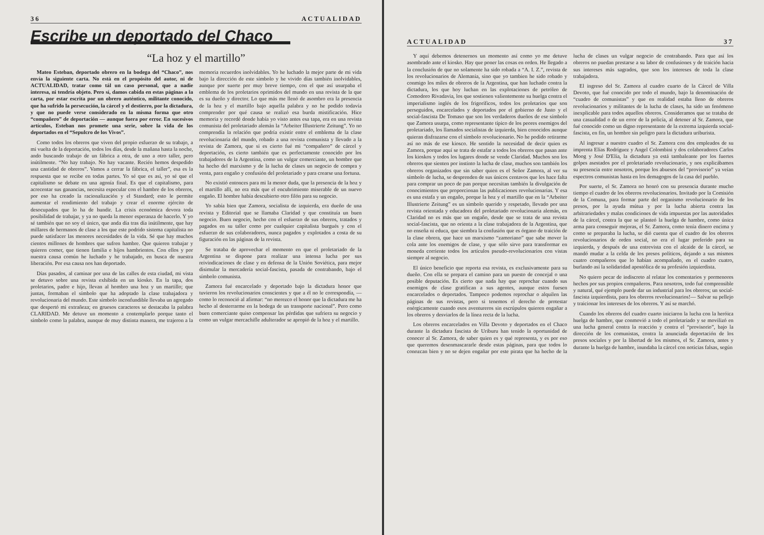36 ACTUALIDAD
Escribe un deportado del Chaco
“La hoz y el martillo”
Mateo Esteban, deportado obrero en la bodega del “Chaco”, nos envía la siguiente carta. No está en el propósito del autor, ni de ACTUALIDAD, tratar como tál un caso personal, que a nadie interesa, ni tendría objeto. Pero sí, damos cabida en estas páginas a la carta, por estar escrita por un obrero auténtico, militante conocido, que ha sufrido la persecución, la cárcel y el destierro, por la dictadura, y que no puede verse considerado en la misma forma que otro “compañero” de deportación — aunque fuera por error. En sucesivos artículos, Esteban nos promete una serie, sobre la vida de los deportados en el “Sepulcro de los Vivos”.
Como todos los obreros que viven del propio esfuerzo de su trabajo, a mi vuelta de la deportación, todos los días, desde la mañana hasta la noche, ando buscando trabajo de un fábrica a otra, de uno a otro taller, pero inútilmente. “No hay trabajo. No hay vacante. Recién hemos despedido una cantidad de obreros”. Vamos a cerrar la fábrica, el taller”, esa es la respuesta que se recibe en todas partes. Yo sé que es así, yo sé que el capitalismo se debate en una agonía final. Es que el capitalismo, para acrecentar sus ganancias, necesita especular con el hambre de los obreros, por eso ha creado la racionalización y el Standard; esto le permite aumentar el rendimiento del trabajo y crear el enorme ejército de desocupados que lo ha de hundir. La crisis económica devora toda posibilidad de trabajar, y ya no queda la menor esperanza de hacerlo. Y yo sé también que no soy el único, que anda día tras día inútilmente, que hay millares de hermanos de clase a los que este podrido sistema capitalista no puede satisfacer las menores necesidades de la vida. Sé que hay muchos cientos millones de hombres que sufren hambre. Que quieren trabajar y quieren comer, que tienen familia e hijos hambrientos. Con ellos y por nuestra causa común he luchado y he trabajado, en busca de nuestra liberación. Por esa causa nos han deportado.
Días pasados, al caminar por una de las calles de esta ciudad, mi vista se detuvo sobre una revista exhibida en un kiosko. En la tapa, dos proletarios, padre e hijo, llevan al hombro una hoz y un martillo; que juntas, formaban el símbolo que ha adoptado la clase trabajadora y revolucionaria del mundo. Este símbolo inconfundible llevaba un agregado que despertó mi extrañeza; en gruesos caracteres se destacaba la palabra CLARIDAD. Me detuve un momento a contemplarlo porque tanto el símbolo como la palabra, aunque de muy distinta manera, me trajeron a la memoria recuerdos inolvidables. Yo he luchado la mejor parte de mi vida bajo la dirección de este símbolo y he vivido días también inolvidables, aunque por suerte por muy breve tiempo, con el que así usurpaba el emblema de los proletarios oprimidos del mundo en una revista de la que es su dueño y director. Lo que más me llenó de asombro era la presencia de la hoz y el martillo bajo aquella palabra y no he podido todavía comprender por qué causa se realizó esa burda mistificación. Hice memoria y recordé donde había yo visto antes esa tapa, era en una revista comunista del proletariado alemán la “Arbeiter Illustrierte Zeitung”. Yo no comprendía la relación que podría existir entre el emblema de la clase revolucionaria del mundo, robado a una revista comunista y llevado a la revista de Zamora, que si es cierto fué mi “compañero” de cárcel y deportación, es cierto también que es perfectamente conocido por los trabajadores de la Argentina, como un vulgar comerciante, un hombre que ha hecho del marxismo y de la lucha de clases un negocio de compra y venta, para engaño y confusión del proletariado y para crearse una fortuna.
No existió entonces para mi la menor duda, que la presencia de la hoz y el martillo allí, no era más que el encubrimiento miserable de un nuevo engaño. El hombre había descubierto otro filón para su negocio.
Yo sabía bien que Zamora, socialista de izquierda, era dueño de una revista y Editorial que se llamaba Claridad y que constituía un buen negocio. Buen negocio, hecho con el esfuerzo de sus obreros, tratados y pagados en su taller como por cualquier capitalista burgués y con el esfuerzo de sus colaboradores, nunca pagados y explotados a costa de su figuración en las páginas de la revista.
Se trataba de aprovechar el momento en que el proletariado de la Argentina se dispone para realizar una intensa lucha por sus reivindicaciones de clase y en defensa de la Unión Soviética, para mejor disimular la mercadería social-fascista, pasada de contrabando, bajo el símbolo comunista.
Zamora fué encarcelado y deportado bajo la dictadura honor que tuvieron los revolucionarios conscientes y que a él no le correspondía, — como lo reconoció al afirmar: “no merezco el honor que la dictadura me ha hecho al desterrarme en la bodega de un transporte nacional”. Pero como buen comerciante quiso compensar las pérdidas que sufriera su negocio y como un vulgar mercachifle adulterador se apropió de la hoz y el martillo.
ACTUALIDAD 37
Y aquí debemos detenernos un momento así como yo me detuve asombrado ante el kiosko. Hay que poner las cosas en orden. He llegado a la conclusión de que no solamente ha sido robada a “A. I. Z.”, revista de los revolucionarios de Alemania, sino que yo tambien he sido robado y conmigo los miles de obreros de la Argentina, que han luchado contra la dictadura, los que hoy luchan en las explotaciones de petróleo de Comodoro Rivadavia, los que sostienen valientemente su huelga contra el imperialismo inglés de los frigoríficos, todos los proletarios que son perseguidos, encarcelados y deportados por el gobierno de Justo y el social-fascista De Tomaso que son los verdaderos dueños de ese símbolo que Zamora usurpa, como representante típico de los peores enemigos del proletariado, los llamados socialistas de izquierda, bien conocidos aunque quieran disfrazarse con el símbolo revolucionario. No he podido retirarme así no más de ese kiosco. He sentido la necesidad de decir quien es Zamora, porque aquí se trata de estafar a todos los obreros que pasan ante los kioskos y todos los lugares donde se vende Claridad. Muchos son los obreros que sienten por instinto la lucha de clase, muchos son también los obreros organizados que sin saber quien es el Señor Zamora, al ver su símbolo de lucha, se desprenden de sus únicos centavos que les hace falta para comprar un poco de pan porque necesitan también la divulgación de conocimientos que proporcionan las publicaciones revolucionarias. Y esa es una estafa y un engaño, porque la hoz y el martillo que en la “Arbeiter Illustrierte Zeitung” es un símbolo querido y respetado, llevado por una revista orientada y educadora del proletariado revolucionaria alemán, en Claridad no es más que un engaño, desde que se trata de una revista social-fascista, que no orienta a la clase trabajadora de la Argentina, que no enseña ni educa, que siembra la confusión que es órgano de traición de la clase obrera, que hace un marxismo “zamoriano” que sabe mover la cola ante los enemigos de clase, y que sólo sirve para transformar en moneda corriente todos los artículos pseudo-revolucionarios con vistas siempre al negocio.
El único beneficio que reporta esa revista, es exclusivamente para su dueño. Con ella se prepara el camino para un puesto de concejal o una posible deputación. Es cierto que nada hay que reprochar cuando sus enemigos de clase gratifican a sus agentes, aunque estos fuesen encarcelados o deportados. Tampoco podemos reprochar o alquilen las páginas de sus revistas, pero si tenemos el derecho de protestar enérgicamente cuando esos aventureros sin escrúpulos quieren engañar a los obreros y desviarlos de la línea recta de la lucha.
Los obreros encarcelados en Villa Devoto y deportados en el Chaco durante la dictadura fascista de Uriburu han tenido la oportunidad de conocer al Sr. Zamora, de saber quien es y qué representa, y es por eso que queremos desenmascararle desde estas páginas, para que todos lo conozcan bien y no se dejen engañar por este pirata que ha hecho de la lucha de clases un vulgar negocio de contrabando. Para que así los obreros no puedan prestarse a su labor de confusiones y de traición hacia sus intereses más sagrados, que son los intereses de toda la clase trabajadora.
El ingreso del Sr. Zamora al cuadro cuarto de la Cárcel de Villa Devoto, que fué conocido por todo el mundo, bajo la denominación de “cuadro de comunistas” y que en realidad estaba lleno de obreros revolucionarios y militantes de la lucha de clases, ha sido un fenómeno inexplicable para todos aquellos obreros. Consideramos que se trataba de una casualidad o de un error de la policía, al detener al Sr. Zamora, que fué conocido como un digno representante de la extrema izquierda social-fascista, en fin, un hombre sin peligro para la dictadura uriburista.
Al ingresar a nuestro cuadro el Sr. Zamora con dos empleados de su imprenta Elías Rodríguez y Angel Colombini y dos colaboradores Carlos Moog y José D'Elía, la dictadura ya está tambaleante por los fuertes golpes asestados por el proletariado revolucionario, y nos explicábamos su presencia entre nosotros, porque los abuesos del “provisorio” ya veían espectros comunistas hasta en los demagogos de la casa del pueblo.
Por suerte, el Sr. Zamora no honró con su presencia durante mucho tiempo el cuadro de los obreros revolucionarios. Invitado por la Comisión de la Comuna, para formar parte del organismo revolucionario de los presos, por la ayuda mútua y por la lucha abierta contra las arbitrariedades y malas condiciones de vida impuestas por las autoridades de la cárcel, contra la que se planteó la huelga de hambre, como única arma para conseguir mejoras, el Sr. Zamora, como tenía dinero encima y como se preparaba la lucha, se dió cuenta que el cuadro de los obreros revolucionarios de orden social, no era el lugar preferido para su izquierda, y después de una entrevista con el alcaide de la cárcel, se mandó mudar a la celda de los presos políticos, dejando a sus mismos cuatro compañeros que lo habían acompañado, en el cuadro cuatro, burlando así la solidaridad apostólica de su profesión izquierdista.
No quiero pecar de indiscreto al relatar los comentarios y pormenores hechos por sus propios compañeros. Para nosotros, todo fué comprensible y natural, qué ejemplo puede dar un industrial para los obreros; un social-fascista izquierdista, para los obreros revolucionarios!— Salvar su pellejo y traicionar los intereses de los obreros. Y así se marchó.
Cuando los obreros del cuadro cuarto iniciaron la lucha con la heróica huelga de hambre, que conmovió a todo el proletariado y se movilizó en una lucha general contra la reacción y contra el “provisorio”, bajo la dirección de los comunistas, contra la anunciada deportación de los presos sociales y por la libertad de los mismos, el Sr. Zamora, antes y durante la huelga de hambre, inundaba la cárcel con noticias falsas, según